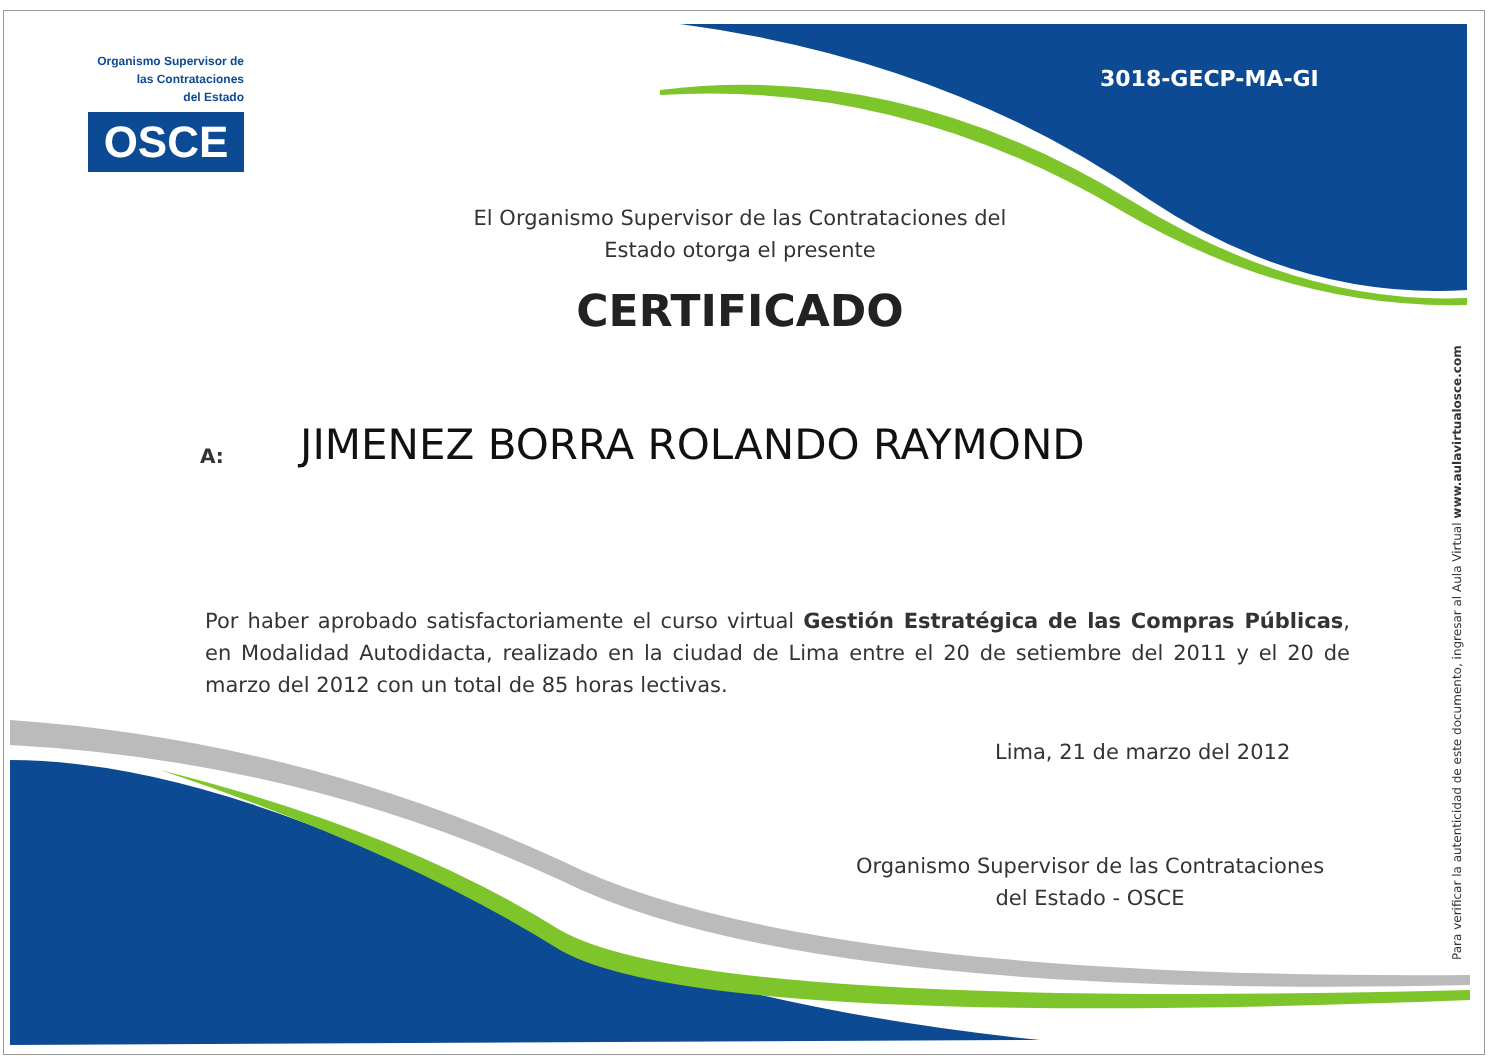Organismo Supervisor de
las Contrataciones
del Estado
OSCE
3018-GECP-MA-GI
El Organismo Supervisor de las Contrataciones del Estado otorga el presente
CERTIFICADO
A: JIMENEZ BORRA ROLANDO RAYMOND
Por haber aprobado satisfactoriamente el curso virtual Gestión Estratégica de las Compras Públicas, en Modalidad Autodidacta, realizado en la ciudad de Lima entre el 20 de setiembre del 2011 y el 20 de marzo del 2012 con un total de 85 horas lectivas.
Lima, 21 de marzo del 2012
Organismo Supervisor de las Contrataciones del Estado - OSCE
Para verificar la autenticidad de este documento, ingresar al Aula Virtual www.aulavirtualosce.com